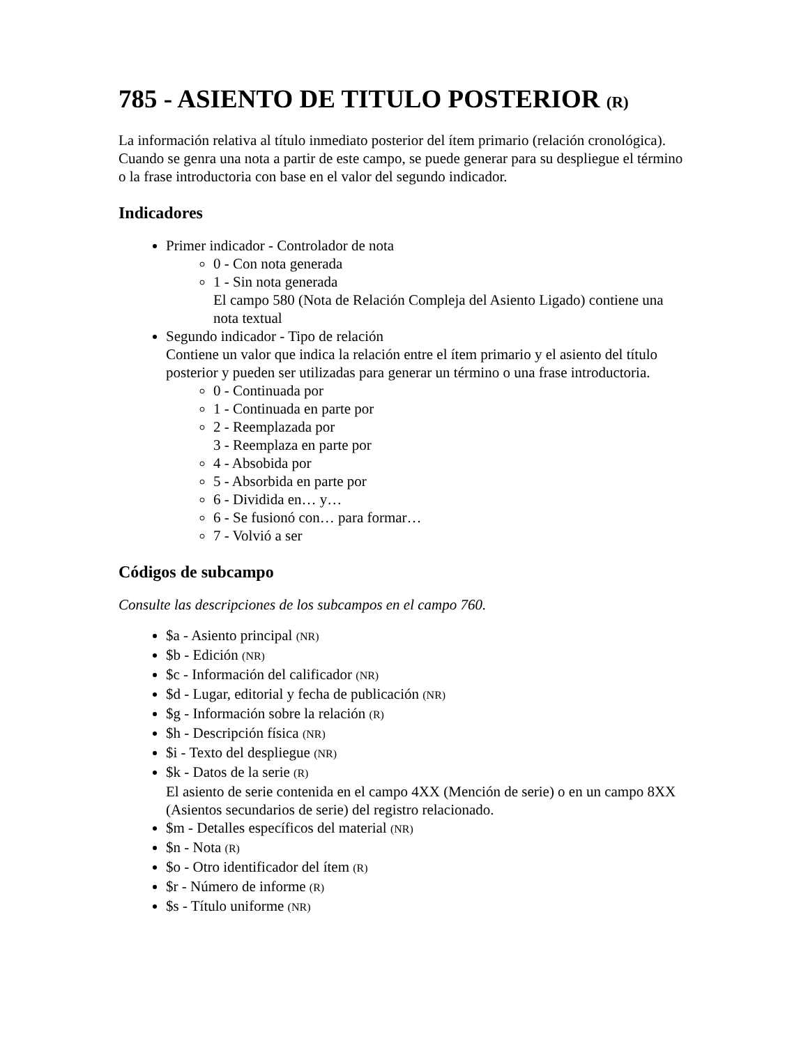785 - ASIENTO DE TITULO POSTERIOR (R)
La información relativa al título inmediato posterior del ítem primario (relación cronológica). Cuando se genra una nota a partir de este campo, se puede generar para su despliegue el término o la frase introductoria con base en el valor del segundo indicador.
Indicadores
Primer indicador - Controlador de nota
0 - Con nota generada
1 - Sin nota generada
El campo 580 (Nota de Relación Compleja del Asiento Ligado) contiene una nota textual
Segundo indicador - Tipo de relación
Contiene un valor que indica la relación entre el ítem primario y el asiento del título posterior y pueden ser utilizadas para generar un término o una frase introductoria.
0 - Continuada por
1 - Continuada en parte por
2 - Reemplazada por
3 - Reemplaza en parte por
4 - Absobida por
5 - Absorbida en parte por
6 - Dividida en… y…
6 - Se fusionó con… para formar…
7 - Volvió a ser
Códigos de subcampo
Consulte las descripciones de los subcampos en el campo 760.
$a - Asiento principal (NR)
$b - Edición (NR)
$c - Información del calificador (NR)
$d - Lugar, editorial y fecha de publicación (NR)
$g - Información sobre la relación (R)
$h - Descripción física (NR)
$i - Texto del despliegue (NR)
$k - Datos de la serie (R)
El asiento de serie contenida en el campo 4XX (Mención de serie) o en un campo 8XX (Asientos secundarios de serie) del registro relacionado.
$m - Detalles específicos del material (NR)
$n - Nota (R)
$o - Otro identificador del ítem (R)
$r - Número de informe (R)
$s - Título uniforme (NR)